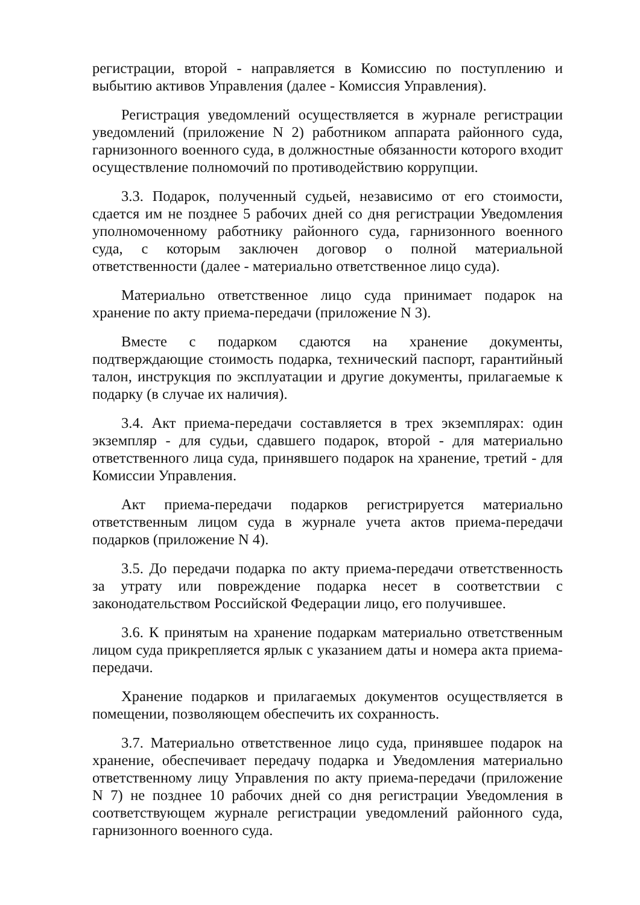регистрации, второй - направляется в Комиссию по поступлению и выбытию активов Управления (далее - Комиссия Управления).
Регистрация уведомлений осуществляется в журнале регистрации уведомлений (приложение N 2) работником аппарата районного суда, гарнизонного военного суда, в должностные обязанности которого входит осуществление полномочий по противодействию коррупции.
3.3. Подарок, полученный судьей, независимо от его стоимости, сдается им не позднее 5 рабочих дней со дня регистрации Уведомления уполномоченному работнику районного суда, гарнизонного военного суда, с которым заключен договор о полной материальной ответственности (далее - материально ответственное лицо суда).
Материально ответственное лицо суда принимает подарок на хранение по акту приема-передачи (приложение N 3).
Вместе с подарком сдаются на хранение документы, подтверждающие стоимость подарка, технический паспорт, гарантийный талон, инструкция по эксплуатации и другие документы, прилагаемые к подарку (в случае их наличия).
3.4. Акт приема-передачи составляется в трех экземплярах: один экземпляр - для судьи, сдавшего подарок, второй - для материально ответственного лица суда, принявшего подарок на хранение, третий - для Комиссии Управления.
Акт приема-передачи подарков регистрируется материально ответственным лицом суда в журнале учета актов приема-передачи подарков (приложение N 4).
3.5. До передачи подарка по акту приема-передачи ответственность за утрату или повреждение подарка несет в соответствии с законодательством Российской Федерации лицо, его получившее.
3.6. К принятым на хранение подаркам материально ответственным лицом суда прикрепляется ярлык с указанием даты и номера акта приема-передачи.
Хранение подарков и прилагаемых документов осуществляется в помещении, позволяющем обеспечить их сохранность.
3.7. Материально ответственное лицо суда, принявшее подарок на хранение, обеспечивает передачу подарка и Уведомления материально ответственному лицу Управления по акту приема-передачи (приложение N 7) не позднее 10 рабочих дней со дня регистрации Уведомления в соответствующем журнале регистрации уведомлений районного суда, гарнизонного военного суда.